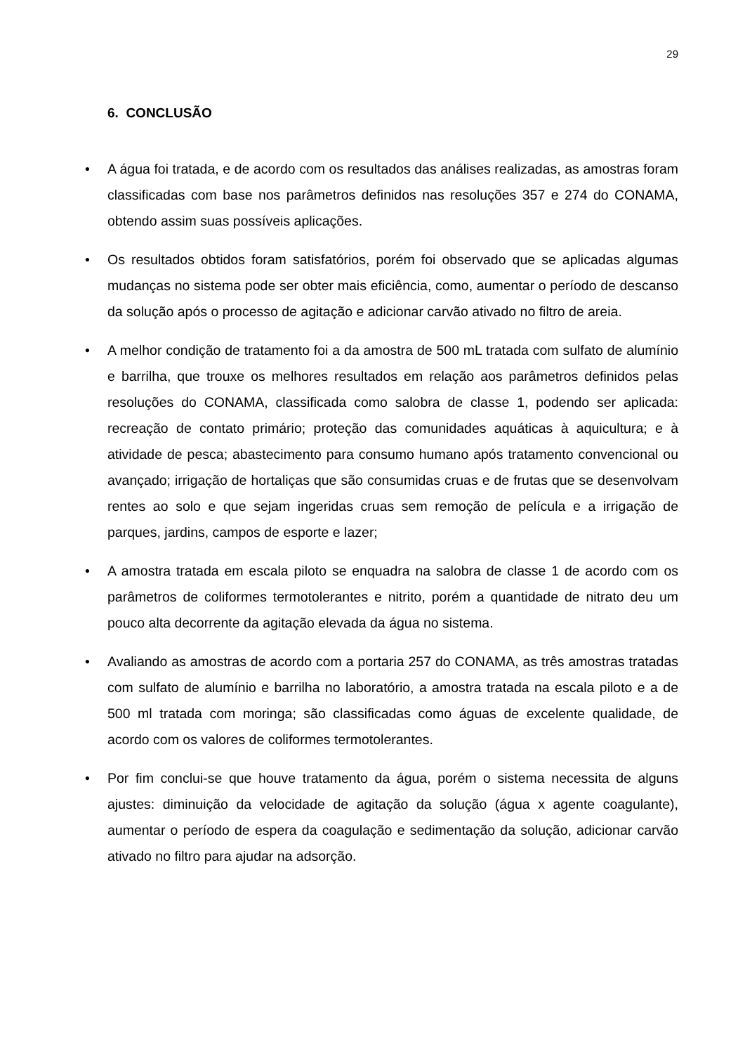29
6. CONCLUSÃO
• A água foi tratada, e de acordo com os resultados das análises realizadas, as amostras foram classificadas com base nos parâmetros definidos nas resoluções 357 e 274 do CONAMA, obtendo assim suas possíveis aplicações.
• Os resultados obtidos foram satisfatórios, porém foi observado que se aplicadas algumas mudanças no sistema pode ser obter mais eficiência, como, aumentar o período de descanso da solução após o processo de agitação e adicionar carvão ativado no filtro de areia.
• A melhor condição de tratamento foi a da amostra de 500 mL tratada com sulfato de alumínio e barrilha, que trouxe os melhores resultados em relação aos parâmetros definidos pelas resoluções do CONAMA, classificada como salobra de classe 1, podendo ser aplicada: recreação de contato primário; proteção das comunidades aquáticas à aquicultura; e à atividade de pesca; abastecimento para consumo humano após tratamento convencional ou avançado; irrigação de hortaliças que são consumidas cruas e de frutas que se desenvolvam rentes ao solo e que sejam ingeridas cruas sem remoção de película e a irrigação de parques, jardins, campos de esporte e lazer;
• A amostra tratada em escala piloto se enquadra na salobra de classe 1 de acordo com os parâmetros de coliformes termotolerantes e nitrito, porém a quantidade de nitrato deu um pouco alta decorrente da agitação elevada da água no sistema.
• Avaliando as amostras de acordo com a portaria 257 do CONAMA, as três amostras tratadas com sulfato de alumínio e barrilha no laboratório, a amostra tratada na escala piloto e a de 500 ml tratada com moringa; são classificadas como águas de excelente qualidade, de acordo com os valores de coliformes termotolerantes.
• Por fim conclui-se que houve tratamento da água, porém o sistema necessita de alguns ajustes: diminuição da velocidade de agitação da solução (água x agente coagulante), aumentar o período de espera da coagulação e sedimentação da solução, adicionar carvão ativado no filtro para ajudar na adsorção.